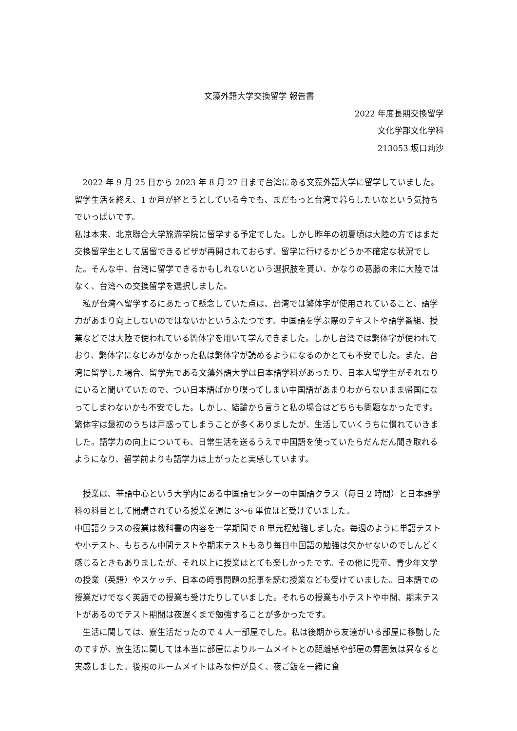文藻外語大学交換留学 報告書
2022 年度長期交換留学
文化学部文化学科
213053 坂口莉沙
2022 年 9 月 25 日から 2023 年 8 月 27 日まで台湾にある文藻外語大学に留学していました。留学生活を終え、1 か月が経とうとしている今でも、まだもっと台湾で暮らしたいなという気持ちでいっぱいです。
私は本来、北京聯合大学旅游学院に留学する予定でした。しかし昨年の初夏頃は大陸の方ではまだ交換留学生として居留できるビザが再開されておらず、留学に行けるかどうか不確定な状況でした。そんな中、台湾に留学できるかもしれないという選択肢を貰い、かなりの葛藤の末に大陸ではなく、台湾への交換留学を選択しました。
私が台湾へ留学するにあたって懸念していた点は、台湾では繁体字が使用されていること、語学力があまり向上しないのではないかというふたつです。中国語を学ぶ際のテキストや語学番組、授業などでは大陸で使われている簡体字を用いて学んできました。しかし台湾では繁体字が使われており、繁体字になじみがなかった私は繁体字が読めるようになるのかとても不安でした。また、台湾に留学した場合、留学先である文藻外語大学は日本語学科があったり、日本人留学生がそれなりにいると聞いていたので、つい日本語ばかり喋ってしまい中国語があまりわからないまま帰国になってしまわないかも不安でした。しかし、結論から言うと私の場合はどちらも問題なかったです。繁体字は最初のうちは戸惑ってしまうことが多くありましたが、生活していくうちに慣れていきました。語学力の向上についても、日常生活を送るうえで中国語を使っていたらだんだん聞き取れるようになり、留学前よりも語学力は上がったと実感しています。
授業は、華語中心という大学内にある中国語センターの中国語クラス（毎日 2 時間）と日本語学科の科目として開講されている授業を週に 3〜6 単位ほど受けていました。
中国語クラスの授業は教科書の内容を一学期間で 8 単元程勉強しました。毎週のように単語テストや小テスト、もちろん中間テストや期末テストもあり毎日中国語の勉強は欠かせないのでしんどく感じるときもありましたが、それ以上に授業はとても楽しかったです。その他に児童、青少年文学の授業（英語）やスケッチ、日本の時事問題の記事を読む授業なども受けていました。日本語での授業だけでなく英語での授業も受けたりしていました。それらの授業も小テストや中間、期末テストがあるのでテスト期間は夜遅くまで勉強することが多かったです。
生活に関しては、寮生活だったので 4 人一部屋でした。私は後期から友達がいる部屋に移動したのですが、寮生活に関しては本当に部屋によりルームメイトとの距離感や部屋の雰囲気は異なると実感しました。後期のルームメイトはみな仲が良く、夜ご飯を一緒に食